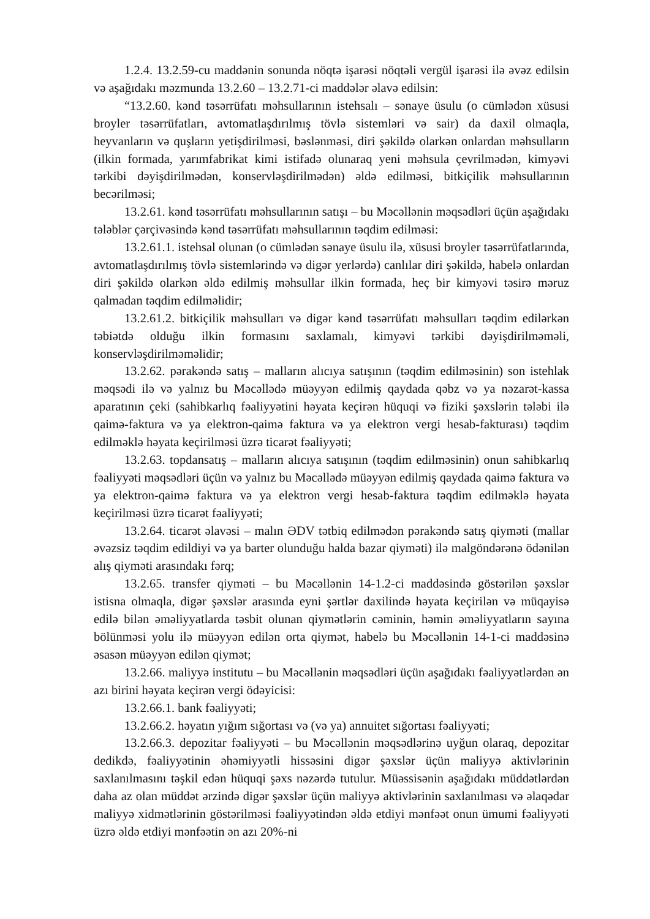1.2.4. 13.2.59-cu maddənin sonunda nöqtə işarəsi nöqtəli vergül işarəsi ilə əvəz edilsin və aşağıdakı məzmunda 13.2.60 – 13.2.71-ci maddələr əlavə edilsin:
“13.2.60. kənd təsərrüfatı məhsullarının istehsalı – sənaye üsulu (o cümlədən xüsusi broyler təsərrüfatları, avtomatlaşdırılmış tövlə sistemləri və sair) da daxil olmaqla, heyvanların və quşların yetişdirilməsi, bəslənməsi, diri şəkildə olarkən onlardan məhsulların (ilkin formada, yarımfabrikat kimi istifadə olunaraq yeni məhsula çevrilmədən, kimyəvi tərkibi dəyişdirilmədən, konservləşdirilmədən) əldə edilməsi, bitkiçilik məhsullarının becərilməsi;
13.2.61. kənd təsərrüfatı məhsullarının satışı – bu Məcəllənin məqsədləri üçün aşağıdakı tələblər çərçivəsində kənd təsərrüfatı məhsullarının təqdim edilməsi:
13.2.61.1. istehsal olunan (o cümlədən sənaye üsulu ilə, xüsusi broyler təsərrüfatlarında, avtomatlaşdırılmış tövlə sistemlərində və digər yerlərdə) canlılar diri şəkildə, habelə onlardan diri şəkildə olarkən əldə edilmiş məhsullar ilkin formada, heç bir kimyəvi təsirə məruz qalmadan təqdim edilməlidir;
13.2.61.2. bitkiçilik məhsulları və digər kənd təsərrüfatı məhsulları təqdim edilərkən təbiətdə olduğu ilkin formasını saxlamalı, kimyəvi tərkibi dəyişdirilməməli, konservləşdirilməməlidir;
13.2.62. pərakəndə satış – malların alıcıya satışının (təqdim edilməsinin) son istehlak məqsədi ilə və yalnız bu Məcəllədə müəyyən edilmiş qaydada qəbz və ya nəzarət-kassa aparatının çeki (sahibkarlıq fəaliyyətini həyata keçirən hüquqi və fiziki şəxslərin tələbi ilə qaimə-faktura və ya elektron-qaimə faktura və ya elektron vergi hesab-fakturası) təqdim edilməklə həyata keçirilməsi üzrə ticarət fəaliyyəti;
13.2.63. topdansatış – malların alıcıya satışının (təqdim edilməsinin) onun sahibkarlıq fəaliyyəti məqsədləri üçün və yalnız bu Məcəllədə müəyyən edilmiş qaydada qaimə faktura və ya elektron-qaimə faktura və ya elektron vergi hesab-faktura təqdim edilməklə həyata keçirilməsi üzrə ticarət fəaliyyəti;
13.2.64. ticarət əlavəsi – malın ƏDV tətbiq edilmədən pərakəndə satış qiyməti (mallar əvəzsiz təqdim edildiyi və ya barter olunduğu halda bazar qiyməti) ilə malgöndərənə ödənilən alış qiyməti arasındakı fərq;
13.2.65. transfer qiyməti – bu Məcəllənin 14-1.2-ci maddəsində göstərilən şəxslər istisna olmaqla, digər şəxslər arasında eyni şərtlər daxilində həyata keçirilən və müqayisə edilə bilən əməliyyatlarda təsbit olunan qiymətlərin cəminin, həmin əməliyyatların sayına bölünməsi yolu ilə müəyyən edilən orta qiymət, habelə bu Məcəllənin 14-1-ci maddəsinə əsasən müəyyən edilən qiymət;
13.2.66. maliyyə institutu – bu Məcəllənin məqsədləri üçün aşağıdakı fəaliyyətlərdən ən azı birini həyata keçirən vergi ödəyicisi:
13.2.66.1. bank fəaliyyəti;
13.2.66.2. həyatın yığım sığortası və (və ya) annuitet sığortası fəaliyyəti;
13.2.66.3. depozitar fəaliyyəti – bu Məcəllənin məqsədlərinə uyğun olaraq, depozitar dedikdə, fəaliyyətinin əhəmiyyətli hissəsini digər şəxslər üçün maliyyə aktivlərinin saxlanılmasını təşkil edən hüquqi şəxs nəzərdə tutulur. Müəssisənin aşağıdakı müddətlərdən daha az olan müddət ərzində digər şəxslər üçün maliyyə aktivlərinin saxlanılması və əlaqədar maliyyə xidmətlərinin göstərilməsi fəaliyyətindən əldə etdiyi mənfəət onun ümumi fəaliyyəti üzrə əldə etdiyi mənfəətin ən azı 20%-ni